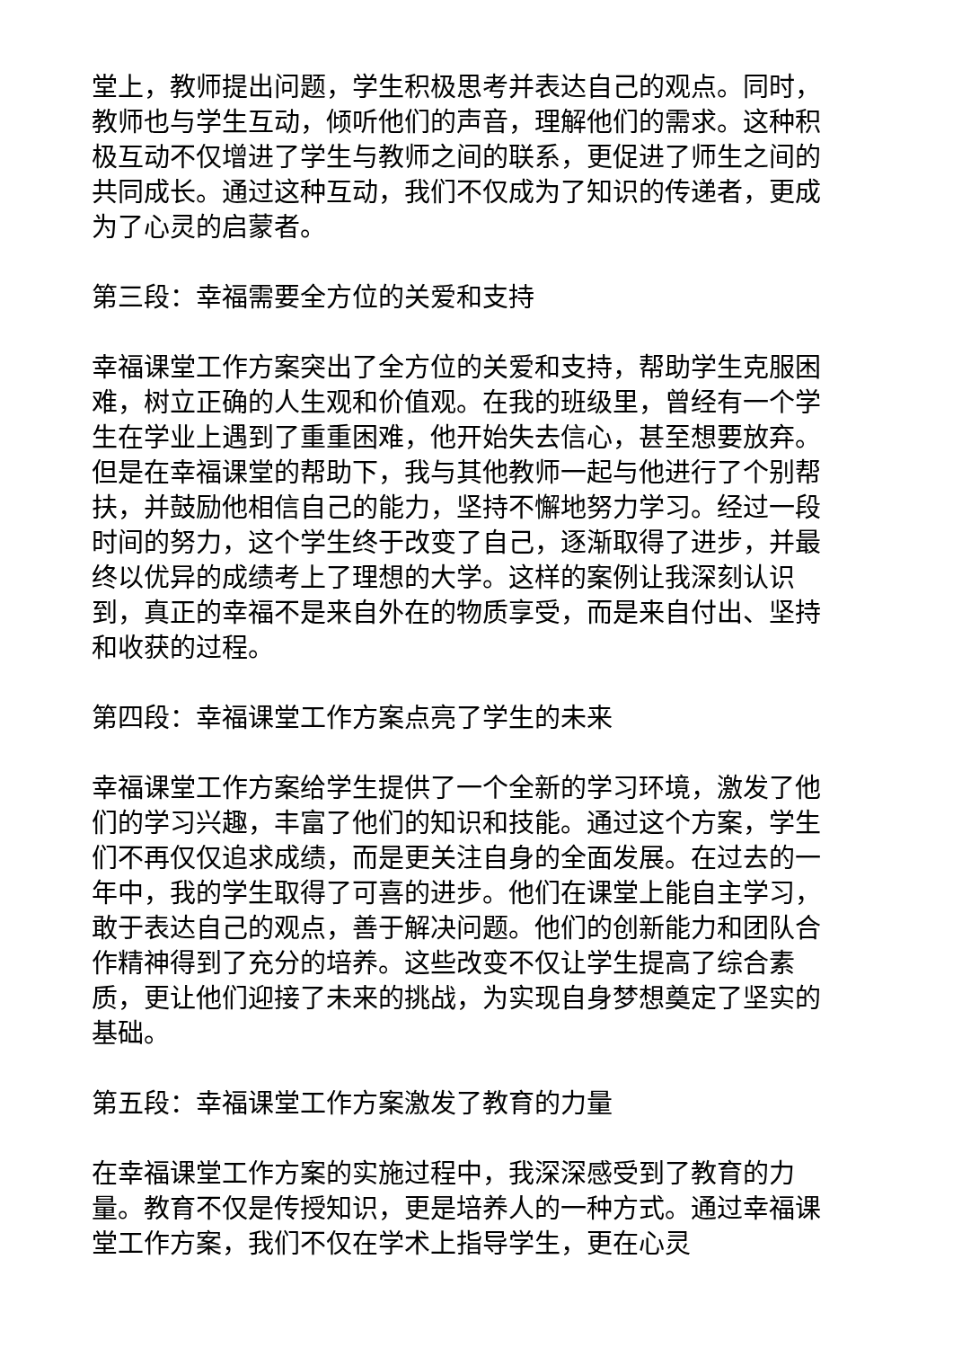堂上，教师提出问题，学生积极思考并表达自己的观点。同时，教师也与学生互动，倾听他们的声音，理解他们的需求。这种积极互动不仅增进了学生与教师之间的联系，更促进了师生之间的共同成长。通过这种互动，我们不仅成为了知识的传递者，更成为了心灵的启蒙者。
第三段：幸福需要全方位的关爱和支持
幸福课堂工作方案突出了全方位的关爱和支持，帮助学生克服困难，树立正确的人生观和价值观。在我的班级里，曾经有一个学生在学业上遇到了重重困难，他开始失去信心，甚至想要放弃。但是在幸福课堂的帮助下，我与其他教师一起与他进行了个别帮扶，并鼓励他相信自己的能力，坚持不懈地努力学习。经过一段时间的努力，这个学生终于改变了自己，逐渐取得了进步，并最终以优异的成绩考上了理想的大学。这样的案例让我深刻认识到，真正的幸福不是来自外在的物质享受，而是来自付出、坚持和收获的过程。
第四段：幸福课堂工作方案点亮了学生的未来
幸福课堂工作方案给学生提供了一个全新的学习环境，激发了他们的学习兴趣，丰富了他们的知识和技能。通过这个方案，学生们不再仅仅追求成绩，而是更关注自身的全面发展。在过去的一年中，我的学生取得了可喜的进步。他们在课堂上能自主学习，敢于表达自己的观点，善于解决问题。他们的创新能力和团队合作精神得到了充分的培养。这些改变不仅让学生提高了综合素质，更让他们迎接了未来的挑战，为实现自身梦想奠定了坚实的基础。
第五段：幸福课堂工作方案激发了教育的力量
在幸福课堂工作方案的实施过程中，我深深感受到了教育的力量。教育不仅是传授知识，更是培养人的一种方式。通过幸福课堂工作方案，我们不仅在学术上指导学生，更在心灵